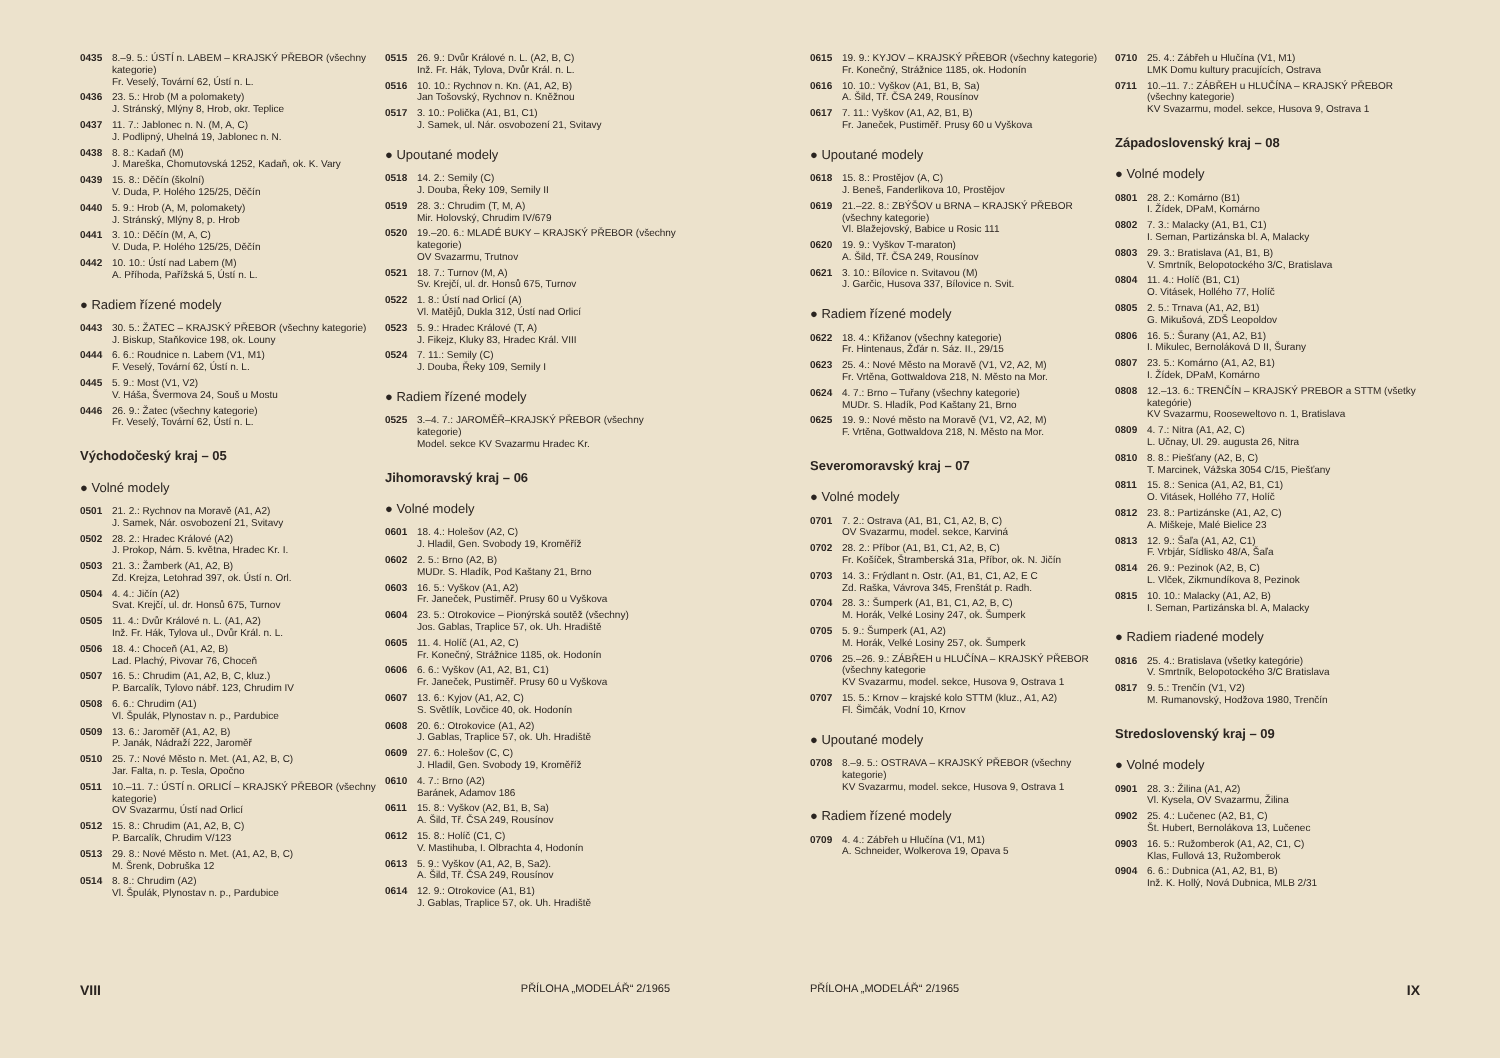0435 8.–9. 5.: ÚSTÍ n. LABEM – KRAJSKÝ PŘEBOR (všechny kategorie)
Fr. Veselý, Tovární 62, Ústí n. L.
0436 23. 5.: Hrob (M a polomakety)
J. Stránský, Mlýny 8, Hrob, okr. Teplice
0437 11. 7.: Jablonec n. N. (M, A, C)
J. Podlipný, Uhelná 19, Jablonec n. N.
0438 8. 8.: Kadaň (M)
J. Mareška, Chomutovská 1252, Kadaň, ok. K. Vary
0439 15. 8.: Děčín (školní)
V. Duda, P. Holého 125/25, Děčín
0440 5. 9.: Hrob (A, M, polomakety)
J. Stránský, Mlýny 8, p. Hrob
0441 3. 10.: Děčín (M, A, C)
V. Duda, P. Holého 125/25, Děčín
0442 10. 10.: Ústí nad Labem (M)
A. Příhoda, Pařížská 5, Ústí n. L.
● Radiem řízené modely
0443 30. 5.: ŽATEC – KRAJSKÝ PŘEBOR (všechny kategorie)
J. Biskup, Staňkovice 198, ok. Louny
0444 6. 6.: Roudnice n. Labem (V1, M1)
F. Veselý, Tovární 62, Ústí n. L.
0445 5. 9.: Most (V1, V2)
V. Háša, Švermova 24, Souš u Mostu
0446 26. 9.: Žatec (všechny kategorie)
Fr. Veselý, Tovární 62, Ústí n. L.
Východočeský kraj – 05
● Volné modely
0501 21. 2.: Rychnov na Moravě (A1, A2)
J. Samek, Nár. osvobození 21, Svitavy
0502 28. 2.: Hradec Králové (A2)
J. Prokop, Nám. 5. května, Hradec Kr. I.
0503 21. 3.: Žamberk (A1, A2, B)
Zd. Krejza, Letohrad 397, ok. Ústí n. Orl.
0504 4. 4.: Jičín (A2)
Svat. Krejčí, ul. dr. Honsů 675, Turnov
0505 11. 4.: Dvůr Králové n. L. (A1, A2)
Inž. Fr. Hák, Tylova ul., Dvůr Král. n. L.
0506 18. 4.: Choceň (A1, A2, B)
Lad. Plachý, Pivovar 76, Choceň
0507 16. 5.: Chrudim (A1, A2, B, C, kluz.)
P. Barcalík, Tylovo nábř. 123, Chrudim IV
0508 6. 6.: Chrudim (A1)
Vl. Špulák, Plynostav n. p., Pardubice
0509 13. 6.: Jaroměř (A1, A2, B)
P. Janák, Nádraží 222, Jaroměř
0510 25. 7.: Nové Město n. Met. (A1, A2, B, C)
Jar. Falta, n. p. Tesla, Opočno
0511 10.–11. 7.: ÚSTÍ n. ORLICÍ – KRAJSKÝ PŘEBOR (všechny kategorie)
OV Svazarmu, Ústí nad Orlicí
0512 15. 8.: Chrudim (A1, A2, B, C)
P. Barcalík, Chrudim V/123
0513 29. 8.: Nové Město n. Met. (A1, A2, B, C)
M. Šrenk, Dobruška 12
0514 8. 8.: Chrudim (A2)
Vl. Špulák, Plynostav n. p., Pardubice
0515 26. 9.: Dvůr Králové n. L. (A2, B, C)
Inž. Fr. Hák, Tylova, Dvůr Král. n. L.
0516 10. 10.: Rychnov n. Kn. (A1, A2, B)
Jan Tošovský, Rychnov n. Kněžnou
0517 3. 10.: Polička (A1, B1, C1)
J. Samek, ul. Nár. osvobození 21, Svitavy
● Upoutané modely
0518 14. 2.: Semily (C)
J. Douba, Řeky 109, Semily II
0519 28. 3.: Chrudim (T, M, A)
Mir. Holovský, Chrudim IV/679
0520 19.–20. 6.: MLADÉ BUKY – KRAJSKÝ PŘEBOR (všechny kategorie)
OV Svazarmu, Trutnov
0521 18. 7.: Turnov (M, A)
Sv. Krejčí, ul. dr. Honsů 675, Turnov
0522 1. 8.: Ústí nad Orlicí (A)
Vl. Matějů, Dukla 312, Ústí nad Orlicí
0523 5. 9.: Hradec Králové (T, A)
J. Fikejz, Kluky 83, Hradec Král. VIII
0524 7. 11.: Semily (C)
J. Douba, Řeky 109, Semily I
● Radiem řízené modely
0525 3.–4. 7.: JAROMĚŘ–KRAJSKÝ PŘEBOR (všechny kategorie)
Model. sekce KV Svazarmu Hradec Kr.
Jihomoravský kraj – 06
● Volné modely
0601 18. 4.: Holešov (A2, C)
J. Hladil, Gen. Svobody 19, Kroměříž
0602 2. 5.: Brno (A2, B)
MUDr. S. Hladík, Pod Kaštany 21, Brno
0603 16. 5.: Vyškov (A1, A2)
Fr. Janeček, Pustiměř. Prusy 60 u Vyškova
0604 23. 5.: Otrokovice – Pionýrská soutěž (všechny)
Jos. Gablas, Traplice 57, ok. Uh. Hradiště
0605 11. 4. Holíč (A1, A2, C)
Fr. Konečný, Strážnice 1185, ok. Hodonín
0606 6. 6.: Vyškov (A1, A2, B1, C1)
Fr. Janeček, Pustiměř. Prusy 60 u Vyškova
0607 13. 6.: Kyjov (A1, A2, C)
S. Světlík, Lovčice 40, ok. Hodonín
0608 20. 6.: Otrokovice (A1, A2)
J. Gablas, Traplice 57, ok. Uh. Hradiště
0609 27. 6.: Holešov (C, C)
J. Hladil, Gen. Svobody 19, Kroměříž
0610 4. 7.: Brno (A2)
Baránek, Adamov 186
0611 15. 8.: Vyškov (A2, B1, B, Sa)
A. Šild, Tř. ČSA 249, Rousínov
0612 15. 8.: Holíč (C1, C)
V. Mastihuba, I. Olbrachta 4, Hodonín
0613 5. 9.: Vyškov (A1, A2, B, Sa2).
A. Šild, Tř. ČSA 249, Rousínov
0614 12. 9.: Otrokovice (A1, B1)
J. Gablas, Traplice 57, ok. Uh. Hradiště
VIII PŘÍLOHA „MODELÁŘ“ 2/1965
0615 19. 9.: KYJOV – KRAJSKÝ PŘEBOR (všechny kategorie)
Fr. Konečný, Strážnice 1185, ok. Hodonín
0616 10. 10.: Vyškov (A1, B1, B, Sa)
A. Šild, Tř. ČSA 249, Rousínov
0617 7. 11.: Vyškov (A1, A2, B1, B)
Fr. Janeček, Pustiměř. Prusy 60 u Vyškova
● Upoutané modely
0618 15. 8.: Prostějov (A, C)
J. Beneš, Fanderlikova 10, Prostějov
0619 21.–22. 8.: ZBÝŠOV u BRNA – KRAJSKÝ PŘEBOR (všechny kategorie)
Vl. Blažejovský, Babice u Rosic 111
0620 19. 9.: Vyškov T-maraton)
A. Šild, Tř. ČSA 249, Rousínov
0621 3. 10.: Bílovice n. Svitavou (M)
J. Garčic, Husova 337, Bílovice n. Svit.
● Radiem řízené modely
0622 18. 4.: Křižanov (všechny kategorie)
Fr. Hintenaus, Žďár n. Sáz. II., 29/15
0623 25. 4.: Nové Město na Moravě (V1, V2, A2, M)
Fr. Vrtěna, Gottwaldova 218, N. Město na Mor.
0624 4. 7.: Brno – Tuřany (všechny kategorie)
MUDr. S. Hladík, Pod Kaštany 21, Brno
0625 19. 9.: Nové město na Moravě (V1, V2, A2, M)
F. Vrtěna, Gottwaldova 218, N. Město na Mor.
Severomoravský kraj – 07
● Volné modely
0701 7. 2.: Ostrava (A1, B1, C1, A2, B, C)
OV Svazarmu, model. sekce, Karviná
0702 28. 2.: Příbor (A1, B1, C1, A2, B, C)
Fr. Košíček, Štramberská 31a, Příbor, ok. N. Jičín
0703 14. 3.: Frýdlant n. Ostr. (A1, B1, C1, A2, E C
Zd. Raška, Vávrova 345, Frenštát p. Radh.
0704 28. 3.: Šumperk (A1, B1, C1, A2, B, C)
M. Horák, Velké Losiny 247, ok. Šumperk
0705 5. 9.: Šumperk (A1, A2)
M. Horák, Velké Losiny 257, ok. Šumperk
0706 25.–26. 9.: ZÁBŘEH u HLUČÍNA – KRAJSKÝ PŘEBOR (všechny kategorie
KV Svazarmu, model. sekce, Husova 9, Ostrava 1
0707 15. 5.: Krnov – krajské kolo STTM (kluz., A1, A2)
Fl. Šimčák, Vodní 10, Krnov
● Upoutané modely
0708 8.–9. 5.: OSTRAVA – KRAJSKÝ PŘEBOR (všechny kategorie)
KV Svazarmu, model. sekce, Husova 9, Ostrava 1
● Radiem řízené modely
0709 4. 4.: Zábřeh u Hlučína (V1, M1)
A. Schneider, Wolkerova 19, Opava 5
0710 25. 4.: Zábřeh u Hlučína (V1, M1)
LMK Domu kultury pracujících, Ostrava
0711 10.–11. 7.: ZÁBŘEH u HLUČÍNA – KRAJSKÝ PŘEBOR (všechny kategorie)
KV Svazarmu, model. sekce, Husova 9, Ostrava 1
Západoslovenský kraj – 08
● Volné modely
0801 28. 2.: Komárno (B1)
I. Žídek, DPaM, Komárno
0802 7. 3.: Malacky (A1, B1, C1)
I. Seman, Partizánska bl. A, Malacky
0803 29. 3.: Bratislava (A1, B1, B)
V. Smrtník, Belopotockého 3/C, Bratislava
0804 11. 4.: Holíč (B1, C1)
O. Vitásek, Hollého 77, Holíč
0805 2. 5.: Trnava (A1, A2, B1)
G. Mikušová, ZDŠ Leopoldov
0806 16. 5.: Šurany (A1, A2, B1)
I. Mikulec, Bernoláková D II, Šurany
0807 23. 5.: Komárno (A1, A2, B1)
I. Žídek, DPaM, Komárno
0808 12.–13. 6.: TRENČÍN – KRAJSKÝ PREBOR a STTM (všetky kategórie)
KV Svazarmu, Rooseweltovo n. 1, Bratislava
0809 4. 7.: Nitra (A1, A2, C)
L. Učnay, Ul. 29. augusta 26, Nitra
0810 8. 8.: Piešťany (A2, B, C)
T. Marcinek, Vážska 3054 C/15, Piešťany
0811 15. 8.: Senica (A1, A2, B1, C1)
O. Vitásek, Hollého 77, Holíč
0812 23. 8.: Partizánske (A1, A2, C)
A. Miškeje, Malé Bielice 23
0813 12. 9.: Šaľa (A1, A2, C1)
F. Vrbjár, Sídlisko 48/A, Šaľa
0814 26. 9.: Pezinok (A2, B, C)
L. Vlček, Zikmundíkova 8, Pezinok
0815 10. 10.: Malacky (A1, A2, B)
I. Seman, Partizánska bl. A, Malacky
● Radiem riadené modely
0816 25. 4.: Bratislava (všetky kategórie)
V. Smrtník, Belopotockého 3/C Bratislava
0817 9. 5.: Trenčín (V1, V2)
M. Rumanovský, Hodžova 1980, Trenčín
Stredoslovenský kraj – 09
● Volné modely
0901 28. 3.: Žilina (A1, A2)
Vl. Kysela, OV Svazarmu, Žilina
0902 25. 4.: Lučenec (A2, B1, C)
Št. Hubert, Bernolákova 13, Lučenec
0903 16. 5.: Ružomberok (A1, A2, C1, C)
Klas, Fullová 13, Ružomberok
0904 6. 6.: Dubnica (A1, A2, B1, B)
Inž. K. Hollý, Nová Dubnica, MLB 2/31
PŘÍLOHA „MODELÁŘ“ 2/1965 IX